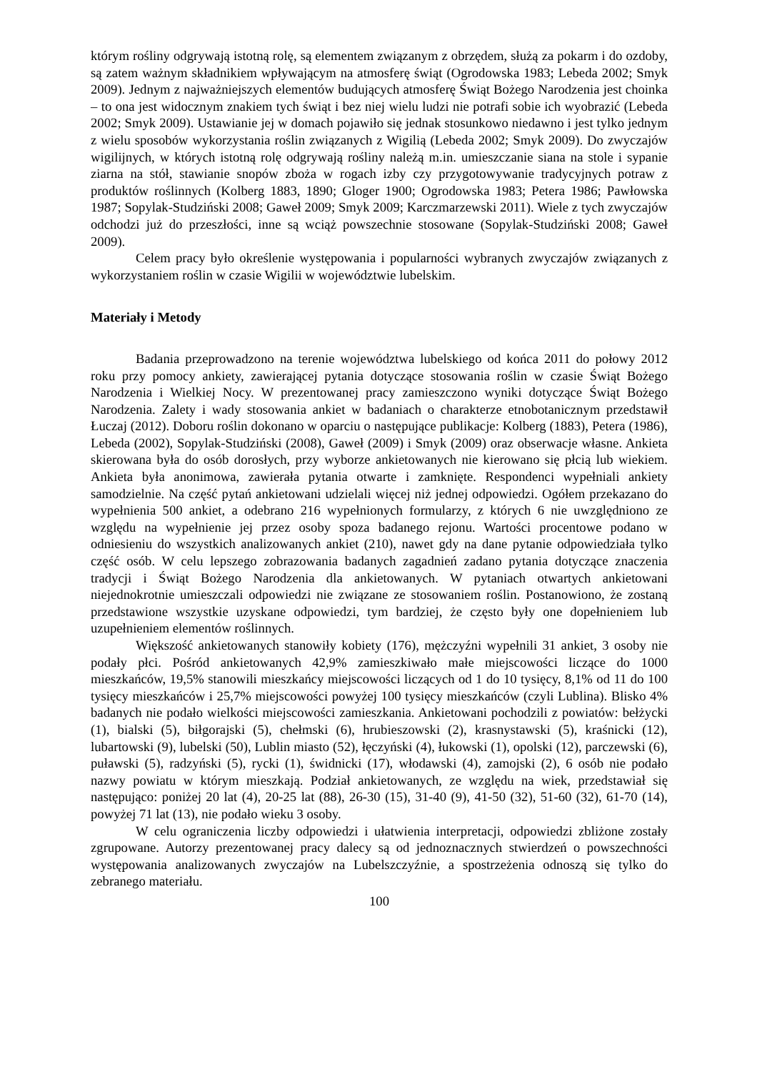którym rośliny odgrywają istotną rolę, są elementem związanym z obrzędem, służą za pokarm i do ozdoby, są zatem ważnym składnikiem wpływającym na atmosferę świąt (Ogrodowska 1983; Lebeda 2002; Smyk 2009). Jednym z najważniejszych elementów budujących atmosferę Świąt Bożego Narodzenia jest choinka – to ona jest widocznym znakiem tych świąt i bez niej wielu ludzi nie potrafi sobie ich wyobrazić (Lebeda 2002; Smyk 2009). Ustawianie jej w domach pojawiło się jednak stosunkowo niedawno i jest tylko jednym z wielu sposobów wykorzystania roślin związanych z Wigilią (Lebeda 2002; Smyk 2009). Do zwyczajów wigilijnych, w których istotną rolę odgrywają rośliny należą m.in. umieszczanie siana na stole i sypanie ziarna na stół, stawianie snopów zboża w rogach izby czy przygotowywanie tradycyjnych potraw z produktów roślinnych (Kolberg 1883, 1890; Gloger 1900; Ogrodowska 1983; Petera 1986; Pawłowska 1987; Sopylak-Studziński 2008; Gaweł 2009; Smyk 2009; Karczmarzewski 2011). Wiele z tych zwyczajów odchodzi już do przeszłości, inne są wciąż powszechnie stosowane (Sopylak-Studziński 2008; Gaweł 2009).
Celem pracy było określenie występowania i popularności wybranych zwyczajów związanych z wykorzystaniem roślin w czasie Wigilii w województwie lubelskim.
Materiały i Metody
Badania przeprowadzono na terenie województwa lubelskiego od końca 2011 do połowy 2012 roku przy pomocy ankiety, zawierającej pytania dotyczące stosowania roślin w czasie Świąt Bożego Narodzenia i Wielkiej Nocy. W prezentowanej pracy zamieszczono wyniki dotyczące Świąt Bożego Narodzenia. Zalety i wady stosowania ankiet w badaniach o charakterze etnobotanicznym przedstawił Łuczaj (2012). Doboru roślin dokonano w oparciu o następujące publikacje: Kolberg (1883), Petera (1986), Lebeda (2002), Sopylak-Studziński (2008), Gaweł (2009) i Smyk (2009) oraz obserwacje własne. Ankieta skierowana była do osób dorosłych, przy wyborze ankietowanych nie kierowano się płcią lub wiekiem. Ankieta była anonimowa, zawierała pytania otwarte i zamknięte. Respondenci wypełniali ankiety samodzielnie. Na część pytań ankietowani udzielali więcej niż jednej odpowiedzi. Ogółem przekazano do wypełnienia 500 ankiet, a odebrano 216 wypełnionych formularzy, z których 6 nie uwzględniono ze względu na wypełnienie jej przez osoby spoza badanego rejonu. Wartości procentowe podano w odniesieniu do wszystkich analizowanych ankiet (210), nawet gdy na dane pytanie odpowiedziała tylko część osób. W celu lepszego zobrazowania badanych zagadnień zadano pytania dotyczące znaczenia tradycji i Świąt Bożego Narodzenia dla ankietowanych. W pytaniach otwartych ankietowani niejednokrotnie umieszczali odpowiedzi nie związane ze stosowaniem roślin. Postanowiono, że zostaną przedstawione wszystkie uzyskane odpowiedzi, tym bardziej, że często były one dopełnieniem lub uzupełnieniem elementów roślinnych.
Większość ankietowanych stanowiły kobiety (176), mężczyźni wypełnili 31 ankiet, 3 osoby nie podały płci. Pośród ankietowanych 42,9% zamieszkiwało małe miejscowości liczące do 1000 mieszkańców, 19,5% stanowili mieszkańcy miejscowości liczących od 1 do 10 tysięcy, 8,1% od 11 do 100 tysięcy mieszkańców i 25,7% miejscowości powyżej 100 tysięcy mieszkańców (czyli Lublina). Blisko 4% badanych nie podało wielkości miejscowości zamieszkania. Ankietowani pochodzili z powiatów: bełżycki (1), bialski (5), biłgorajski (5), chełmski (6), hrubieszowski (2), krasnystawski (5), kraśnicki (12), lubartowski (9), lubelski (50), Lublin miasto (52), łęczyński (4), łukowski (1), opolski (12), parczewski (6), puławski (5), radzyński (5), rycki (1), świdnicki (17), włodawski (4), zamojski (2), 6 osób nie podało nazwy powiatu w którym mieszkają. Podział ankietowanych, ze względu na wiek, przedstawiał się następująco: poniżej 20 lat (4), 20-25 lat (88), 26-30 (15), 31-40 (9), 41-50 (32), 51-60 (32), 61-70 (14), powyżej 71 lat (13), nie podało wieku 3 osoby.
W celu ograniczenia liczby odpowiedzi i ułatwienia interpretacji, odpowiedzi zbliżone zostały zgrupowane. Autorzy prezentowanej pracy dalecy są od jednoznacznych stwierdzeń o powszechności występowania analizowanych zwyczajów na Lubelszczyźnie, a spostrzeżenia odnoszą się tylko do zebranego materiału.
100